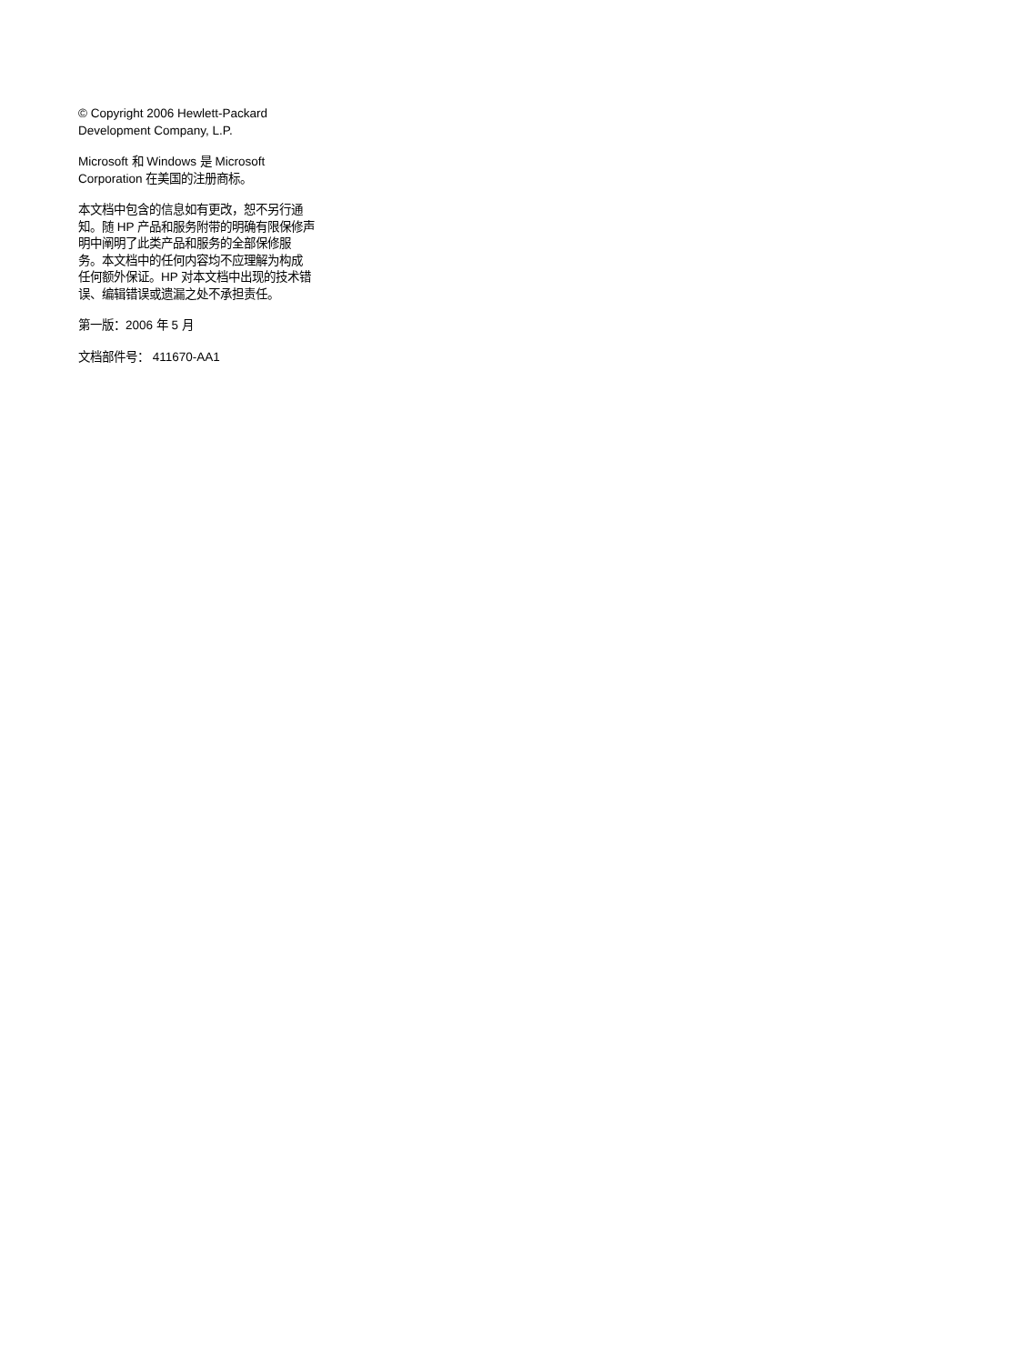© Copyright 2006 Hewlett-Packard
Development Company, L.P.
Microsoft 和 Windows 是 Microsoft
Corporation 在美国的注册商标。
本文档中包含的信息如有更改，恕不另行通
知。随 HP 产品和服务附带的明确有限保修声
明中阐明了此类产品和服务的全部保修服
务。本文档中的任何内容均不应理解为构成
任何额外保证。HP 对本文档中出现的技术错
误、编辑错误或遗漏之处不承担责任。
第一版：2006 年 5 月
文档部件号： 411670-AA1